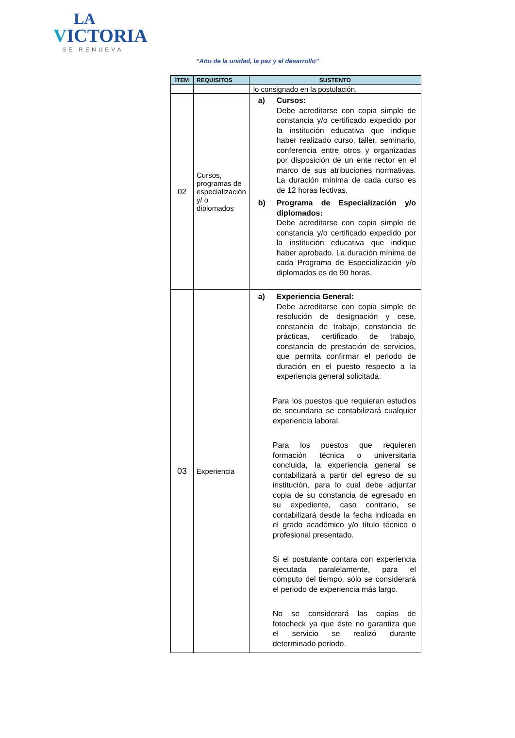LA
VICTORIA
SE RENUEVA
“Año de la unidad, la paz y el desarrollo”
| ÍTEM | REQUISITOS | SUSTENTO |
| --- | --- | --- |
| | | lo consignado en la postulación. |
| 02 | Cursos, programas de especialización y/ o diplomados | a) Cursos: Debe acreditarse con copia simple de constancia y/o certificado expedido por la institución educativa que indique haber realizado curso, taller, seminario, conferencia entre otros y organizadas por disposición de un ente rector en el marco de sus atribuciones normativas. La duración mínima de cada curso es de 12 horas lectivas. b) Programa de Especialización y/o diplomados: Debe acreditarse con copia simple de constancia y/o certificado expedido por la institución educativa que indique haber aprobado. La duración mínima de cada Programa de Especialización y/o diplomados es de 90 horas. |
| 03 | Experiencia | a) Experiencia General: Debe acreditarse con copia simple de resolución de designación y cese, constancia de trabajo, constancia de prácticas, certificado de trabajo, constancia de prestación de servicios, que permita confirmar el periodo de duración en el puesto respecto a la experiencia general solicitada. Para los puestos que requieran estudios de secundaria se contabilizará cualquier experiencia laboral. Para los puestos que requieren formación técnica o universitaria concluida, la experiencia general se contabilizará a partir del egreso de su institución, para lo cual debe adjuntar copia de su constancia de egresado en su expediente, caso contrario, se contabilizará desde la fecha indicada en el grado académico y/o título técnico o profesional presentado. Si el postulante contara con experiencia ejecutada paralelamente, para el cómputo del tiempo, sólo se considerará el periodo de experiencia más largo. No se considerará las copias de fotocheck ya que éste no garantiza que el servicio se realizó durante determinado periodo. |